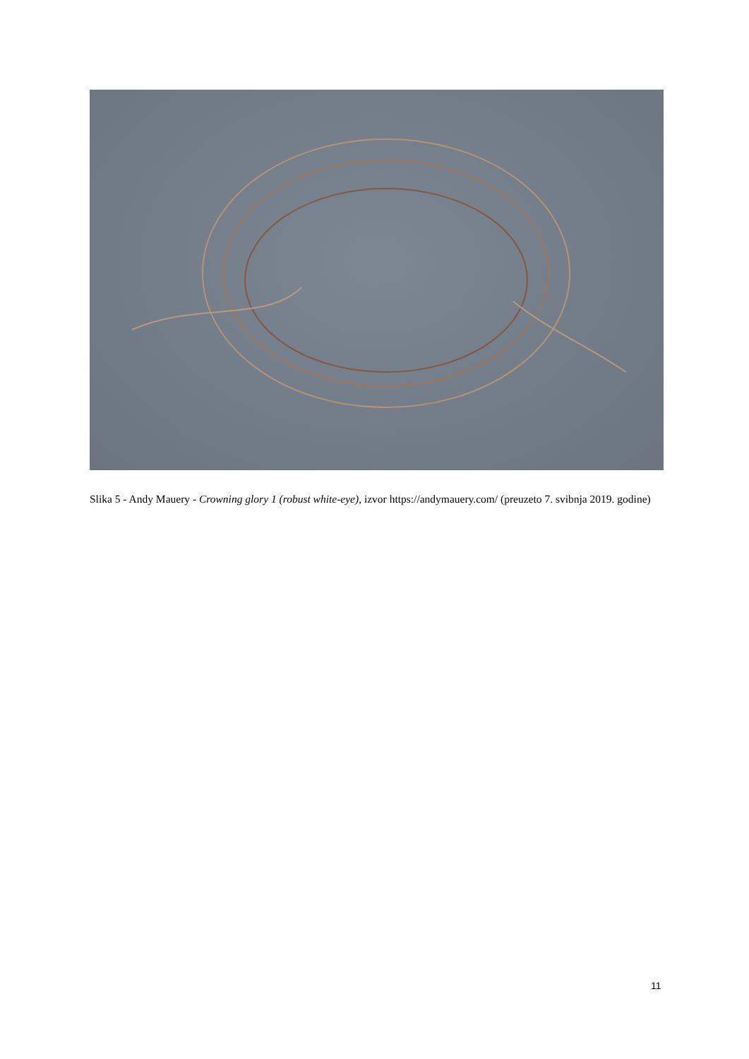Slika 5 - Andy Mauery - Crowning glory 1 (robust white-eye), izvor https://andymauery.com/ (preuzeto 7. svibnja 2019. godine)
11